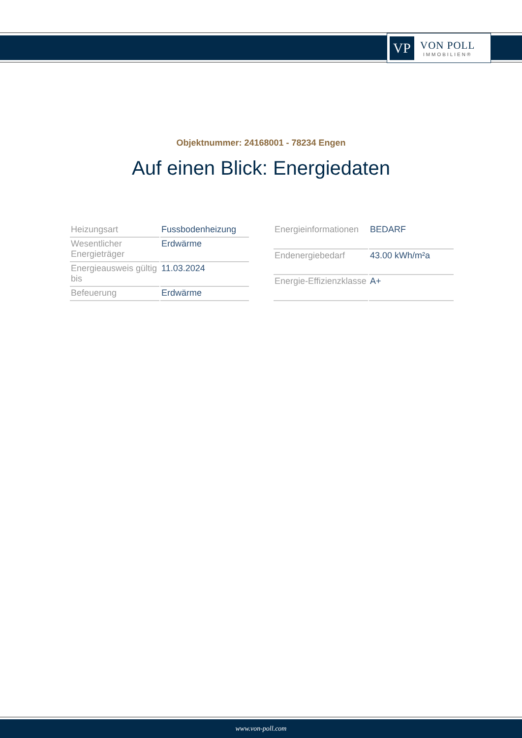VP
VON POLL
IMMOBILIEN®
Objektnummer: 24168001 - 78234 Engen
Auf einen Blick: Energiedaten
| Heizungsart | Fussbodenheizung |
| Wesentlicher Energieträger | Erdwärme |
| Energieausweis gültig bis | 11.03.2024 |
| Befeuerung | Erdwärme |
| Energieinformationen | BEDARF |
| Endenergiebedarf | 43.00 kWh/m²a |
| Energie-Effizienzklasse | A+ |
www.von-poll.com